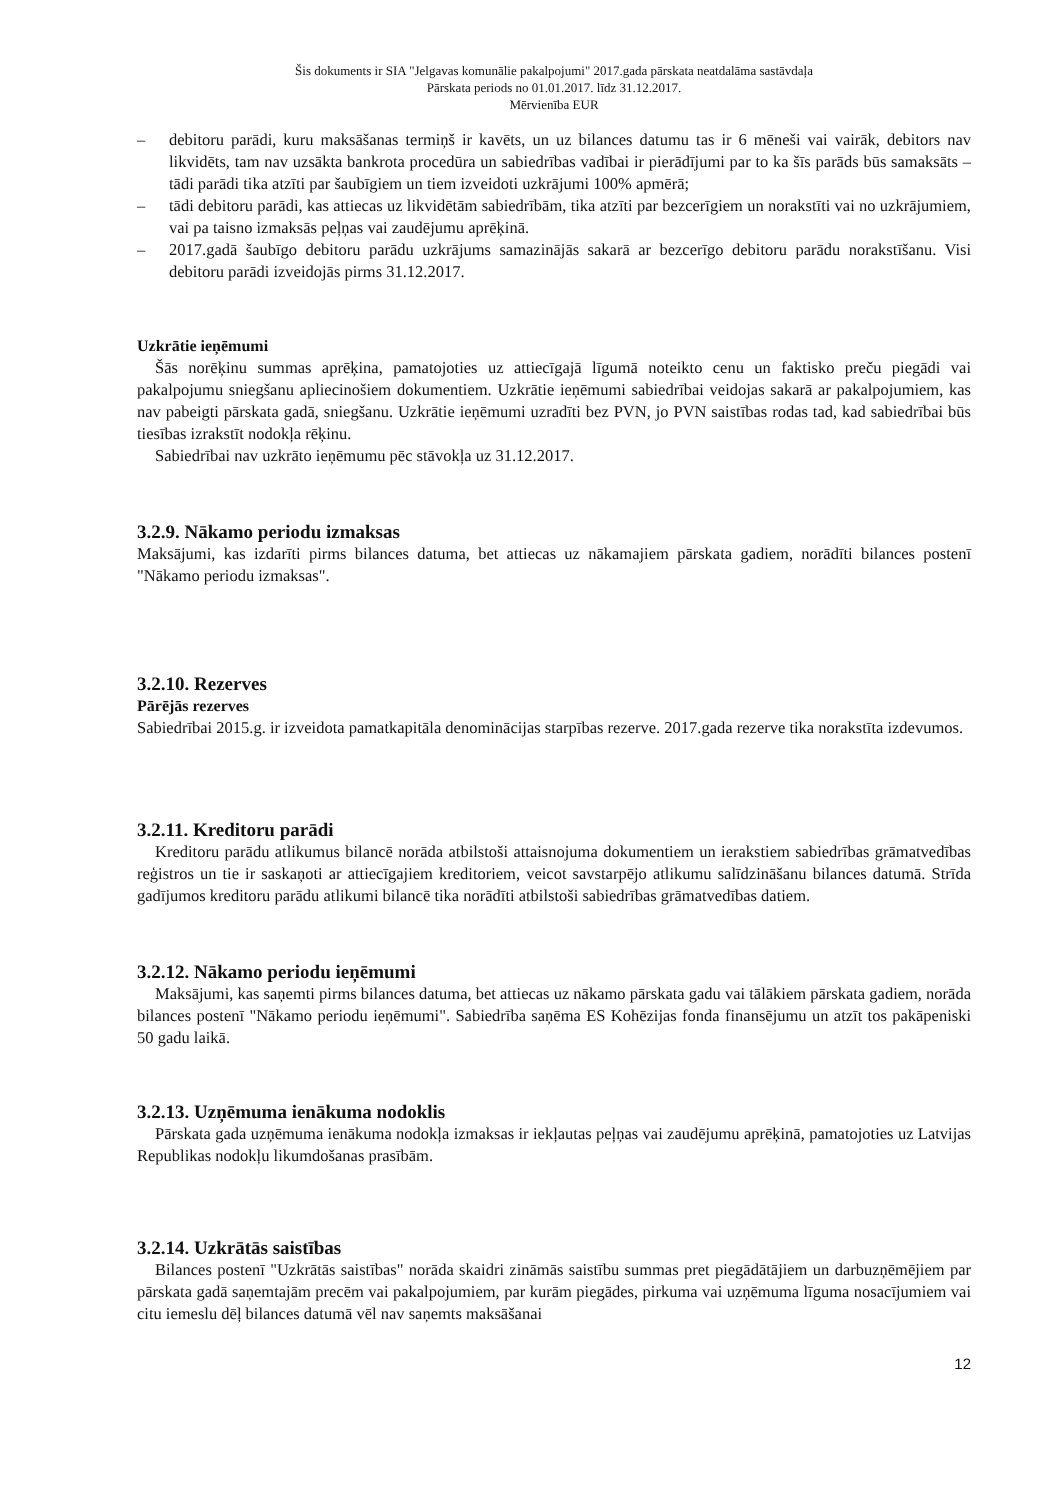Šis dokuments ir SIA "Jelgavas komunālie pakalpojumi" 2017.gada pārskata neatdalāma sastāvdaļa
Pārskata periods no 01.01.2017. līdz 31.12.2017.
Mērvienība EUR
– debitoru parādi, kuru maksāšanas termiņš ir kavēts, un uz bilances datumu tas ir 6 mēneši vai vairāk, debitors nav likvidēts, tam nav uzsākta bankrota procedūra un sabiedrības vadībai ir pierādījumi par to ka šīs parāds būs samaksāts – tādi parādi tika atzīti par šaubīgiem un tiem izveidoti uzkrājumi 100% apmērā;
– tādi debitoru parādi, kas attiecas uz likvidētām sabiedrībām, tika atzīti par bezcerīgiem un norakstīti vai no uzkrājumiem, vai pa taisno izmaksās peļņas vai zaudējumu aprēķinā.
– 2017.gadā šaubīgo debitoru parādu uzkrājums samazinājās sakarā ar bezcerīgo debitoru parādu norakstīšanu. Visi debitoru parādi izveidojās pirms 31.12.2017.
Uzkrātie ieņēmumi
Šās norēķinu summas aprēķina, pamatojoties uz attiecīgajā līgumā noteikto cenu un faktisko preču piegādi vai pakalpojumu sniegšanu apliecinošiem dokumentiem. Uzkrātie ieņēmumi sabiedrībai veidojas sakarā ar pakalpojumiem, kas nav pabeigti pārskata gadā, sniegšanu. Uzkrātie ieņēmumi uzradīti bez PVN, jo PVN saistības rodas tad, kad sabiedrībai būs tiesības izrakstīt nodokļa rēķinu.
Sabiedrībai nav uzkrāto ieņēmumu pēc stāvokļa uz 31.12.2017.
3.2.9. Nākamo periodu izmaksas
Maksājumi, kas izdarīti pirms bilances datuma, bet attiecas uz nākamajiem pārskata gadiem, norādīti bilances postenī "Nākamo periodu izmaksas".
3.2.10. Rezerves
Pārējās rezerves
Sabiedrībai 2015.g. ir izveidota pamatkapitāla denominācijas starpības rezerve. 2017.gada rezerve tika norakstīta izdevumos.
3.2.11. Kreditoru parādi
Kreditoru parādu atlikumus bilancē norāda atbilstoši attaisnojuma dokumentiem un ierakstiem sabiedrības grāmatvedības reģistros un tie ir saskaņoti ar attiecīgajiem kreditoriem, veicot savstarpējo atlikumu salīdzināšanu bilances datumā. Strīda gadījumos kreditoru parādu atlikumi bilancē tika norādīti atbilstoši sabiedrības grāmatvedības datiem.
3.2.12. Nākamo periodu ieņēmumi
Maksājumi, kas saņemti pirms bilances datuma, bet attiecas uz nākamo pārskata gadu vai tālākiem pārskata gadiem, norāda bilances postenī "Nākamo periodu ieņēmumi". Sabiedrība saņēma ES Kohēzijas fonda finansējumu un atzīt tos pakāpeniski 50 gadu laikā.
3.2.13. Uzņēmuma ienākuma nodoklis
Pārskata gada uzņēmuma ienākuma nodokļa izmaksas ir iekļautas peļņas vai zaudējumu aprēķinā, pamatojoties uz Latvijas Republikas nodokļu likumdošanas prasībām.
3.2.14. Uzkrātās saistības
Bilances postenī "Uzkrātās saistības" norāda skaidri zināmās saistību summas pret piegādātājiem un darbuzņēmējiem par pārskata gadā saņemtajām precēm vai pakalpojumiem, par kurām piegādes, pirkuma vai uzņēmuma līguma nosacījumiem vai citu iemeslu dēļ bilances datumā vēl nav saņemts maksāšanai
12